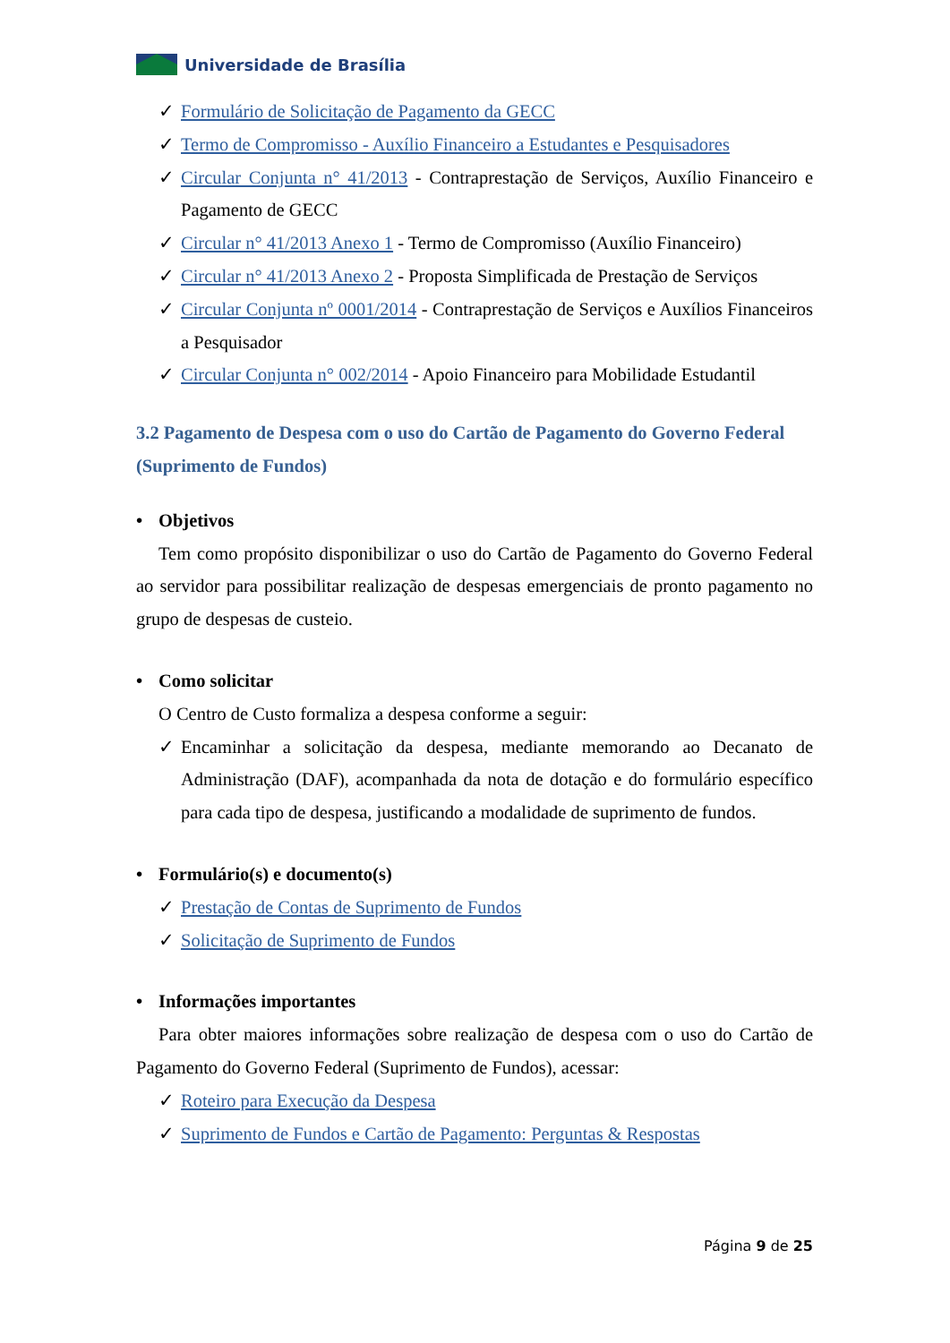Universidade de Brasília
✓ Formulário de Solicitação de Pagamento da GECC
✓ Termo de Compromisso - Auxílio Financeiro a Estudantes e Pesquisadores
✓ Circular Conjunta n° 41/2013 - Contraprestação de Serviços, Auxílio Financeiro e Pagamento de GECC
✓ Circular n° 41/2013 Anexo 1 - Termo de Compromisso (Auxílio Financeiro)
✓ Circular n° 41/2013 Anexo 2 - Proposta Simplificada de Prestação de Serviços
✓ Circular Conjunta nº 0001/2014 - Contraprestação de Serviços e Auxílios Financeiros a Pesquisador
✓ Circular Conjunta n° 002/2014 - Apoio Financeiro para Mobilidade Estudantil
3.2 Pagamento de Despesa com o uso do Cartão de Pagamento do Governo Federal (Suprimento de Fundos)
• Objetivos
Tem como propósito disponibilizar o uso do Cartão de Pagamento do Governo Federal ao servidor para possibilitar realização de despesas emergenciais de pronto pagamento no grupo de despesas de custeio.
• Como solicitar
O Centro de Custo formaliza a despesa conforme a seguir:
✓ Encaminhar a solicitação da despesa, mediante memorando ao Decanato de Administração (DAF), acompanhada da nota de dotação e do formulário específico para cada tipo de despesa, justificando a modalidade de suprimento de fundos.
• Formulário(s) e documento(s)
✓ Prestação de Contas de Suprimento de Fundos
✓ Solicitação de Suprimento de Fundos
• Informações importantes
Para obter maiores informações sobre realização de despesa com o uso do Cartão de Pagamento do Governo Federal (Suprimento de Fundos), acessar:
✓ Roteiro para Execução da Despesa
✓ Suprimento de Fundos e Cartão de Pagamento: Perguntas & Respostas
Página 9 de 25